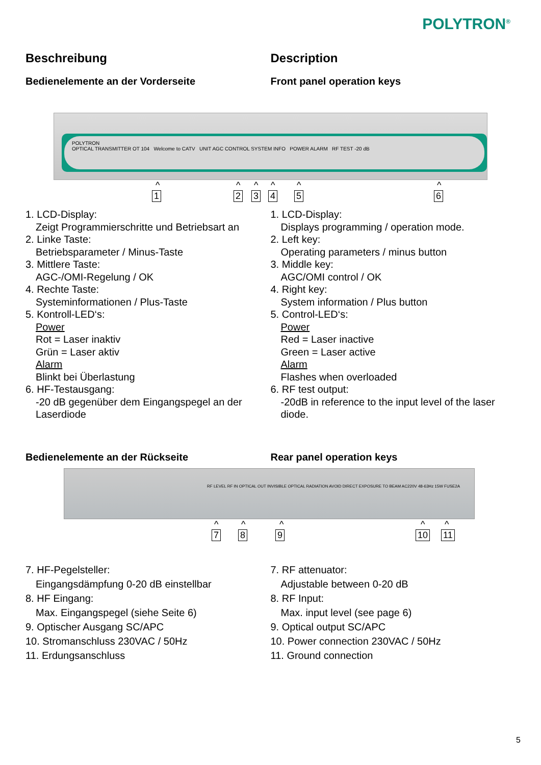POLYTRON<sup>®</sup>
Beschreibung
Bedienelemente an der Vorderseite
Description
Front panel operation keys
POLYTRON
OPTICAL TRANSMITTER OT 104 Welcome to CATV UNIT AGC CONTROL SYSTEM INFO POWER ALARM RF TEST -20 dB
^
1
^
2
^
3
^
4
^
5
^
6
1. LCD-Display:
Zeigt Programmierschritte und Betriebsart an
2. Linke Taste:
Betriebsparameter / Minus-Taste
3. Mittlere Taste:
AGC-/OMI-Regelung / OK
4. Rechte Taste:
Systeminformationen / Plus-Taste
5. Kontroll-LED‘s:
Power
Rot = Laser inaktiv
Grün = Laser aktiv
Alarm
Blinkt bei Überlastung
6. HF-Testausgang:
-20 dB gegenüber dem Eingangspegel an der Laserdiode
1. LCD-Display:
Displays programming / operation mode.
2. Left key:
Operating parameters / minus button
3. Middle key:
AGC/OMI control / OK
4. Right key:
System information / Plus button
5. Control-LED‘s:
Power
Red = Laser inactive
Green = Laser active
Alarm
Flashes when overloaded
6. RF test output:
-20dB in reference to the input level of the laser diode.
Bedienelemente an der Rückseite Rear panel operation keys
RF LEVEL RF IN OPTICAL OUT INVISIBLE OPTICAL RADIATION AVOID DIRECT EXPOSURE TO BEAM AC220V 48-63Hz 15W FUSE2A
^
7
^
8
^
9
^
10
^
11
7. HF-Pegelsteller:
Eingangsdämpfung 0-20 dB einstellbar
8. HF Eingang:
Max. Eingangspegel (siehe Seite 6)
9. Optischer Ausgang SC/APC
10. Stromanschluss 230VAC / 50Hz
11. Erdungsanschluss
7. RF attenuator:
Adjustable between 0-20 dB
8. RF Input:
Max. input level (see page 6)
9. Optical output SC/APC
10. Power connection 230VAC / 50Hz
11. Ground connection
5